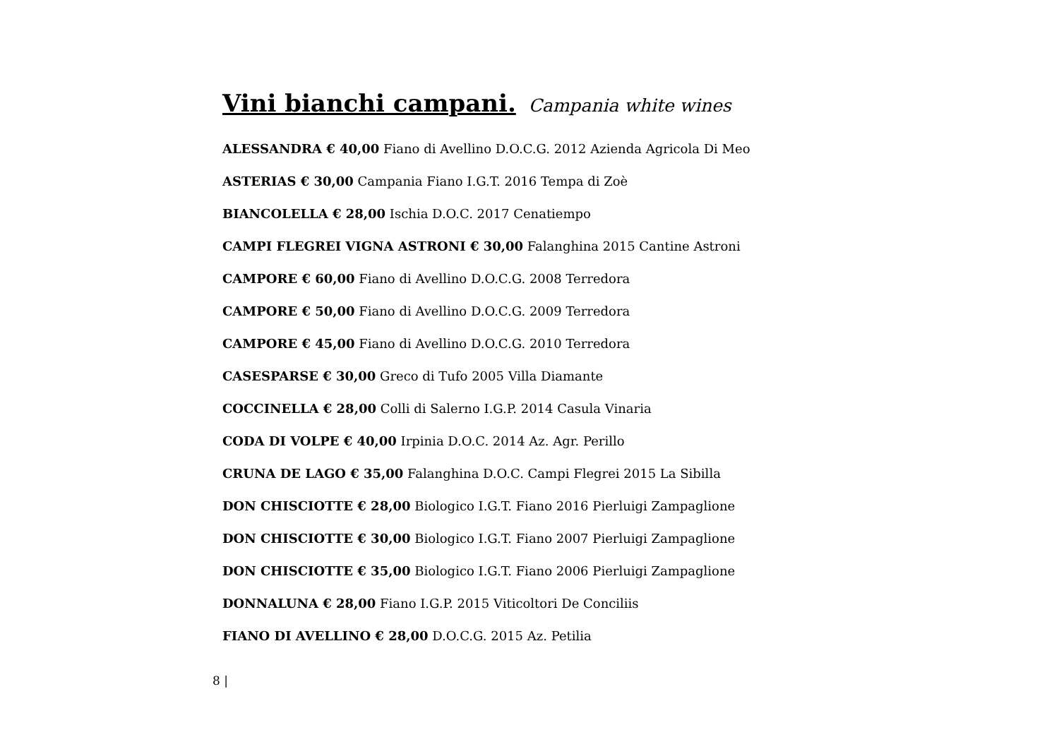Vini bianchi campani. Campania white wines
ALESSANDRA € 40,00 Fiano di Avellino D.O.C.G. 2012 Azienda Agricola Di Meo
ASTERIAS € 30,00 Campania Fiano I.G.T. 2016 Tempa di Zoè
BIANCOLELLA € 28,00 Ischia D.O.C. 2017 Cenatiempo
CAMPI FLEGREI VIGNA ASTRONI € 30,00 Falanghina 2015 Cantine Astroni
CAMPORE € 60,00 Fiano di Avellino D.O.C.G. 2008 Terredora
CAMPORE € 50,00 Fiano di Avellino D.O.C.G. 2009 Terredora
CAMPORE € 45,00 Fiano di Avellino D.O.C.G. 2010 Terredora
CASESPARSE € 30,00 Greco di Tufo 2005 Villa Diamante
COCCINELLA € 28,00 Colli di Salerno I.G.P. 2014 Casula Vinaria
CODA DI VOLPE € 40,00 Irpinia D.O.C. 2014 Az. Agr. Perillo
CRUNA DE LAGO € 35,00 Falanghina D.O.C. Campi Flegrei 2015 La Sibilla
DON CHISCIOTTE € 28,00 Biologico I.G.T. Fiano 2016 Pierluigi Zampaglione
DON CHISCIOTTE € 30,00 Biologico I.G.T. Fiano 2007 Pierluigi Zampaglione
DON CHISCIOTTE € 35,00 Biologico I.G.T. Fiano 2006 Pierluigi Zampaglione
DONNALUNA € 28,00 Fiano I.G.P. 2015 Viticoltori De Conciliis
FIANO DI AVELLINO € 28,00 D.O.C.G. 2015 Az. Petilia
8 |